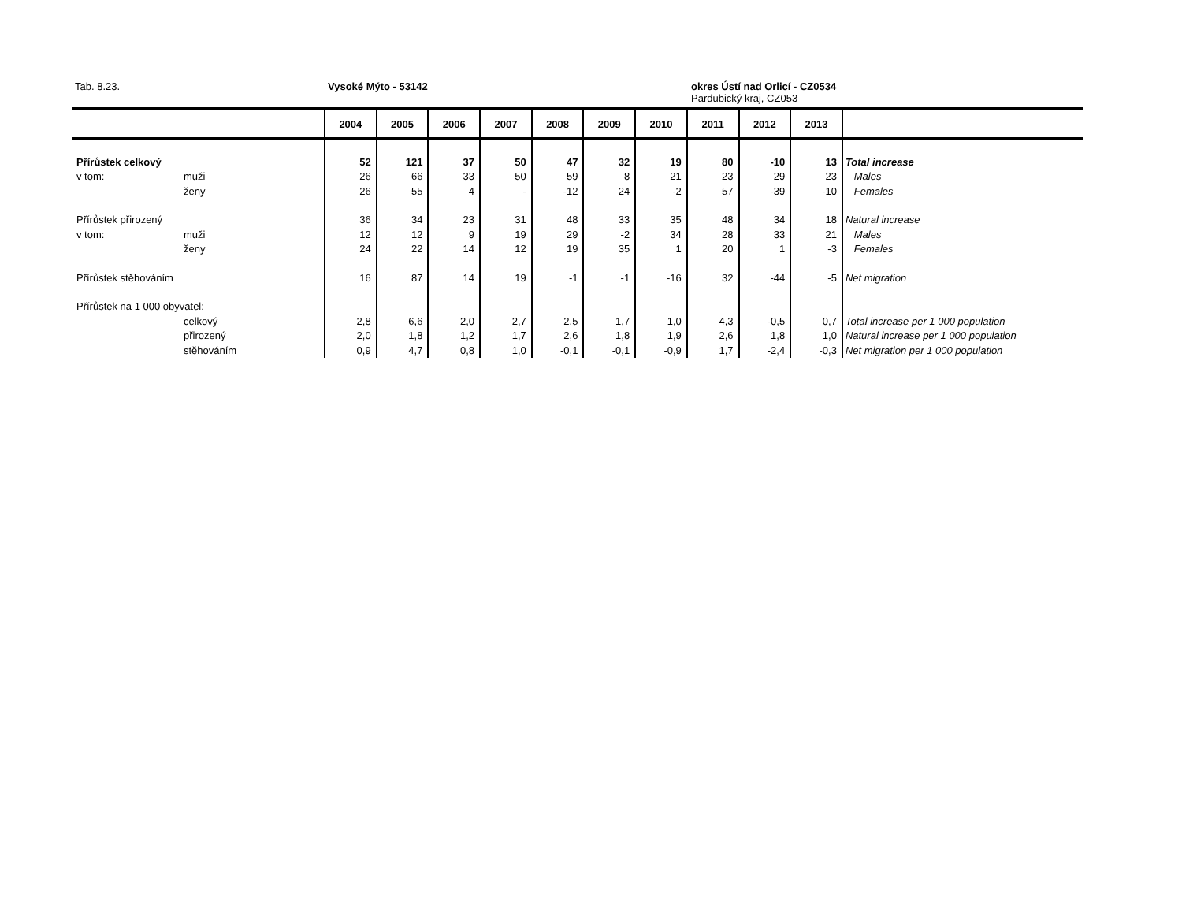Tab. 8.23. Vysoké Mýto - 53142
okres Ústí nad Orlicí - CZ0534
Pardubický kraj, CZ053
| | | 2004 | 2005 | 2006 | 2007 | 2008 | 2009 | 2010 | 2011 | 2012 | 2013 | |
| --- | --- | --- | --- | --- | --- | --- | --- | --- | --- | --- | --- | --- |
| Přírůstek celkový | | 52 | 121 | 37 | 50 | 47 | 32 | 19 | 80 | -10 | 13 | Total increase |
| v tom: | muži | 26 | 66 | 33 | 50 | 59 | 8 | 21 | 23 | 29 | 23 | Males |
| | ženy | 26 | 55 | 4 | - | -12 | 24 | -2 | 57 | -39 | -10 | Females |
| Přírůstek přirozený | | 36 | 34 | 23 | 31 | 48 | 33 | 35 | 48 | 34 | 18 | Natural increase |
| v tom: | muži | 12 | 12 | 9 | 19 | 29 | -2 | 34 | 28 | 33 | 21 | Males |
| | ženy | 24 | 22 | 14 | 12 | 19 | 35 | 1 | 20 | 1 | -3 | Females |
| Přírůstek stěhováním | | 16 | 87 | 14 | 19 | -1 | -1 | -16 | 32 | -44 | -5 | Net migration |
| Přírůstek na 1 000 obyvatel: | | | | | | | | | | | | |
| | celkový | 2,8 | 6,6 | 2,0 | 2,7 | 2,5 | 1,7 | 1,0 | 4,3 | -0,5 | 0,7 | Total increase per 1 000 population |
| | přirozený | 2,0 | 1,8 | 1,2 | 1,7 | 2,6 | 1,8 | 1,9 | 2,6 | 1,8 | 1,0 | Natural increase per 1 000 population |
| | stěhováním | 0,9 | 4,7 | 0,8 | 1,0 | -0,1 | -0,1 | -0,9 | 1,7 | -2,4 | -0,3 | Net migration per 1 000 population |